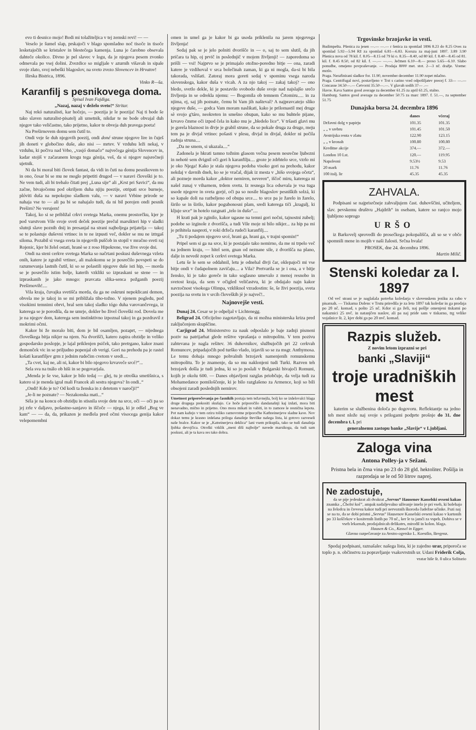evo ti desnico mojo! Bodi mi tolažiteljica v tej zemski revi! — —
Veselo je šumel slap, prskajoči v blago spomladno noč tisoče in tisoče lesketajočih se kristalov in blestečega kamenja. Luna je čarobno obsevala dahteče okolico. Divno je pel slavec v logu, da je njegova pesem zvonko odmevala po vsej dolini. Zvezdice so migljale v azurnih višavah in sipale svoje zlato, svoj nebeški blagoslov, na sveto zvezo Slovencev in Hrvatov!
Ilirska Bistrica, 1896.
Vinko R—ša.
Karanfilj s pesnikovega doma.
Spisal Ivan Fajdiga.
„Nazaj, nazaj v deželo sveto!“ Stritar.
Naj rekó naturalisti, kar hočejo, — poezija je le poezija! Naj ti bode še tako slaven naturalist-pisatelj ali umetnik, nikdar te ne bode obvajal duh njegov tako veličastno, tako prijetno, kakor te obveja duh pravega poeta!
Na Preširnovem domu sem čutil to.
Ondi veje še duh njegovih poezij, ondi doné strune njegove lire in čuješ jih doneti v globočino duše, ako nisi — mrtev. V vzduhu leži nekaj, v vzduhu, ki počiva nad Vrbo, „vasjó domačo“ največega gènija Slovencev in, kadar stojiš v začaranem krogu tega gènija, veš, da si njegov najsrečneji ujetnik.
Ni da bi moral biti človek fantast, da vidi in čuti na domu pesnikovem to in ono, česar bi se mu ne moglo pripetiti drugod — v naravi človeški je to. Ne vem tudi, ali bi trebalo čitati prej „Luna sije“ ali „Krst pri Savici“, da mu začne, bivajočemu pod okriljem duha njiju poezije, otripati srce burneje, plóviti duša na nepokojno sladkem valu, — v naravi Vrbine prirode se nahaja vse to — ali pa bi se nahajalo tudi, da ni bil porojen ondi pesnik Preširn? Ne verujem!
Takoj, ko si se približal crkvi svetega Marka, onemu prostorčku, kjer je pod varstvom Vile svoje sveti deček poezije prečul marsikteri hip v sladki slutnji slave poznih dnij in presanjal na strani najboljega prijatelja — takoj se te polastuje duševni vrtinec in te ne izpusti več, dokler se mu ne iztrgaš siloma. Pozabil si vsega sveta in njegovih puščob in stopil v mračno sveti raj Rojenic, kjer bi želel ostati, hranè se z roso Hipokrene, vse žive svoje dni.
Ondi na steni cerkve svetega Marka so načrtani poskusi duševnega vzleta onih, katere je zgrabil vrtinec, ali malokomu se je posrečilo povspeti se do razumevanja lastnih čutil, ki so se polastili njegove duše isti hip, — morda se je posrečilo istim bolje, katerih vzkliki so izpraskani se stene — in izpraskanih je jako mnogo: pravcata slika-senca požganih poezij Preširnovih!....
Vila kraja, čuvajka svetišča morda, da ga ne oskruni nepoklicani demon, obvela me je takoj in se mi približala tiho-tožno. V njenem pogledu, pod visokimi temnimi obrvi, bral sem takoj sladko tógo duha varovančevega, iz katerega se je porodila, da ne umrje, dokler bo živel človeški rod. Dovela me je na njegov dom, katerega sem instinktivno izpoznal takoj in ga pozdravil z mokrimi očmi.
Kakor bi že moralo biti, dom je bil osamljen, pozaprt, — nijednega človeškega bitja nikjer na njem. Na dvorišči, katero zapira obzidje in veliko gospodarsko poslopje, je lajal priklenjen psiček, tako pretrgano, kakor znani demonček vic in se priljudno popenjal ob verigi. Gori na prehodu pa je rastel košati karanfiljev grm z jednim rudečim cvetom v sredi....
„Ta cvet, kaj ne, ali ni, kakor bi bilo njegovo krvaveče srcé?“...
Sela sva na tnálo ob hiši in se pogovarjala.
„Menda je še vse, kakor je bilo tedaj — glej, tu je otroška smetišnica, s katero si je menda igral mali Francek ali sestra njegova? In ondi..“
„Ondi! Kdo je to? Od kodi ta ženska in z detetom v naročji!“
„Je-li ne poznate? — Nezakonska mati...“
Séla je na koncu ob obzidju in stisnila svoje dete na srce, oči — oči pa so jej zrle v daljavo, pošastno-sanjavo in iščoče — njega, ki je odšel „Bog ve kam“ — — da, da, prikazen je medlela pred očmi visocega genija kakor velepomembni
omen in umel ga je kakor bi ga usoda priklenila na jarem njegovega življenja!
Sedaj pak se je jelo polniti dvorišče in — o, saj to sem slutil, da jih pričara ta hip, oj prvič in poslednjič v mojem življenji! — zaporedoma so prišli — vsi! Najprvo se je primajalo otožno-poredno bitje — ona, zaradi katere je vzdihoval v srca bolečinah zaman, ki ga ni mogla, da-si bi bila takorada, vslišati. Zatoraj mora goreti sedaj v spominu vsega naroda slovenskega, kakor duša v vicah. A za njo takoj — zakaj takoj? — ono bledo, svetlo dekle, ki je postavilo svobodo duše svoje nad najslajšo srečo življenja in se odrekla njemu: — Bogomila ob temnem Črtomiru..... in za njima, ej, saj jih poznate, čemu bi Vam jih našteval? A najpravcatejo sliko njegove duše, — godca Vam moram naslikati, kako je prilomastil mej druge sè svojo g'táro, neokreten in smešno obupan, kako so mu buhtele pijane, krvavo čmrne oči izpod čela in kako mu je „bledelo lice“. V tršasti glavi mu je gorela blaznost in divje je grabil strune, da so pokale druga za drugo, meju tem pa je divjal vrtinec pošasti v plesu, divjal in divjal, dokler ni počila zadnja struna....
„Da ne smem, si ukazala....“
Zadonela je hkrati tamno tožnim glasom večna pesem nesrečne ljubezni in nehotè sem dvignil oči gori h karanfilju.... groze je zdrhtelo srce, vzrlo mi je oko Njega! Kako je stala njegova podoba visoko gori na prehodu, kakor nekdaj v davnih dneh, ko se je vračal, dijak iz mesta v „hišo svojega očeta“, ali pozneje morda kakor „doktor nemiren, neveren“, iščoč miru, katerega ni našel zunaj v viharnem, trdem svetu. Iz resnega lica odsevala je vsa tuga usode njegove in sveta gorjé, oči pa so nosile blagoslov pesniških solzá, ki so kapale doli na razbeljeno od obupa srce.... to srce pa je žarelo in žarelo, širilo se in širilo, kakor pogubonosni plam, sredi katerega tiči „kragulj, ki kljuje srce“ in hotelo razgnati „telo in dušo“....
H krati pak je zginilo, kakor ugasne na temni gori nočni, tajnostni zubelj; podobe so izginole z dvorišča, a tudi Vile moje ni bilo nikjer... za hip pa mi je prihitela nasproti, v roki držeča rudeči karanfilj....
„Tu ti podajem njegovo srcé, hrani ga, hrani ga, v trajni spomin!“
Pripel sem si ga na srce, ki je postajalo tako nemirno, da me ni trpelo več na jednem kraju, — hitel sem, gnan od neznane sile, z dvorišča na plano, dalje in nevedè zopet k cerkvi svetega Marka.
Letu še le sem se oddahnil, letu je odnehal divji čar, oklepajoči mi vse bitje ondi v čudapolnem zavičaju.... a Vila? Pretvarila se je i ona, a v bitje žensko, ki je tako goreče in tako soglasno umevalo z menoj resnobo in svetost kraja, da sem v očigled veličastvu, ki je obdajalo najn kakor navzočnost visokega Olimpa, vzkliknol vzradostim: še, še živi poezija, sveta poezija na svetu in v srcih človeških jè je največ!..
Najnovejše vesti.
Dunaj 24. Cesar se je odpeljal v Lichtenegg.
Beligrad 24. Oficijelno zagotavljajo, da ni možna ministerska kriza pred zaključenjem skupščine.
Carjigrad 24. Ministerstvo za nauk odposlalo je baje zadnji pismeni poziv na patrijarhat glede rešitve vprašanja o mitropolitu. V tem pozivu zahtevana je nagla rešitev. 36 duhovnikov, službujočih pri 22 cerkvah Romuncev, pripadajočih pod turško vlado, izjavili so se za msgr. Anthymosa. Le temu dohaja mnogo pohvalnih brzojavk namenjenih romunskemu mitropolitu. To je znamenje, da so mu naklonjeni tudi Turki. Razven teh brzojavk došla je tudi jedna, ki so jo poslali v Bolgarski bivajoči Romuni, kojih je okolu 600. — Danes objavljeni razglas priobčuje, da velja tudi za Mohamedance pomiloščenje, ki je bilo razglašeno za Armence, koji so bili obsojeni zaradi poslednjih nemirov.
Umetnost priporočevanja po časnikih postaja tem težavnejša, bolj ko se izdelovalci blaga druge drugega prekositi skušajo. Ce hoče priporočilo dandanašnji kaj izdati, mora biti nenavadno, mično in prijetno. Ono mora mikati in vabiti, in to zamore le resnična lepota. Pot nam kažejo v tem oziru toliko raznovrstne priporočbe Kathreinerjeve sladne kave. Nov dokaz temu je krasno izdelana priloga današnje številke našega lista, ki gotovo razveseli naše bralce. Kakor se je „Katreinerjeva deklica“ lani vsem prikupila, tako se tudi današnja ljubka devojčica. Otroški vzklik „meni diši najbolje“ navede marsikoga, da tudi sam poskusi, ali je ta kava res tako dobra.
Trgovinske brzojavke in vesti.
Budimpešta. Pšenica za jesen —.— —.— r šenica za spomlad 1896 8.23 do 8.25 Oves za spomlad 5.92—5.94 Rž za spomlad 6.81—6.83. Koruza za maj-juni 1897. 3.89 3.90 Pšenica nova od 78 kil. f. 8.05—8.15 od 79 ki o. 8.35—8.40, od 80 kil. f. 8.40—8.45 od 81. kil. f. 8.45 8.50, od 82 kil. f. —.— —.—. Ječmen 6.10—8.— proso 5.65—6.10. Slabo ponudbe, omejeno povpraševanje. — Prodaja 8000 met. stot. 2—3 nč. dražje. Vreme: mrzlo.
Praga. Nerafinirani sladkor for. 11.90, november december 11.90 zopet mlačno.
Praga. Centrifugal novi, postavljeno v Trst s carino vred odpošiljatev precej f. 33— —.— Concasse 34.50—.— Četvorni 35.50—.—. V glavah sodih 37— .—
Havre. Kava Santos good average za december 61.25 za april 61.25, stalno.
Hamburg. Santos good average za december 50.75 za marc 1897. f. 51.—, za september 51.75
Dunajska borsa 24. decembra 1896
| | danes | včeraj |
| --- | --- | --- |
| Državni dolg v papirju | 101.35 | 101.35 |
| „ „ v srebru | 101.45 | 101.50 |
| Avstrijska renta v zlatu | 122.90 | 123.15 |
| „ „ v kronah | 100.80 | 100.80 |
| Kreditne akcije | 374.— | 372.— |
| London 10 Lst. | 120.— | 119.95 |
| Napoleoni | 9.53½ | 9.53 |
| 20 mark | 11.76 | 11.76 |
| 100 italj. lir | 45.35 | 45.35 |
ZAHVALA.
Podpisani se najprisrčneje zahvaljujem čast. duhovščini, učiteljem, slav. pevskemu društvu „Hajdrih“ in osebam, katere so ranjco mojo ljubljeno soprogo
URŠO
iz Barkovelj sprovedli do prosečkega pokopališča, ali so se v obče spomnili mene in mojih v naši žalosti. Srčna hvala!
PROSEK, dne 24. decembra 1896.
Martin Milič.
Stenski koledar za l. 1897
Od več strani se je naglašala potreba koledarja v slovenskem jeziku za rabo v pisarnah. — Tiskarna Dolenc v Trstu priredila je za leto 1897 tak koledar in ga prodaja po 20 nč. komad, s pošto 25 nč. Kdor si ga želi, naj pošlje omenjeni tiskarni po nakaznici 25 nvč. in natanjčen naslov, ali pa naj pride sam v tiskarno, trg velike vojašnice št. 2, kjer dobi ga po 20 nvč. komad.
Razpis služeb.
Z novim letom izprazni se pri
banki „Slaviji“
troje uradniških mest
katerim se službenina določa po dogovoru. Reflektantje na jedno teh mest nlože naj svoje s prilogami podprte prošnje do 31. dne decembra t. l. pri
generalnemu zastopu banke „Slavije“ v Ljubljani.
Zaloga vina
Antona Polley-ja v Sežani.
Pristna bela in črna vina po 23 do 28 gld. hektoliter. Pošilja in razprodaja se le od 50 litrov naprej.
Ne zadostuje,
da se pije jedenkrat ali dvakrat „Servus“ Hausenov Kasselski ovseni kakao znamka „Čbelni koš“, ampak nadaljevalno uživanje imelo je pri vseh, ki bolehajo na želodcu in črevesu kakor tudi pri nervoznih škoroda čudežne učinke. Pazi naj se na to, da se dobi pristni „Servus“ Hausenov Kasselski ovseni kakao v kartonih po 33 koščekov v kositernih listih po 70 nč., ker le ta jamči za vspeh. Dobiva se v vseh lekarnah, prodajalnicah delikates, mirodil in kolon. blaga.
Hausen & Co., Kassel in Egger.
Glavno razpečavanje za Avstro-ogersko L. Koestlin, Bregenz.
Spodaj podpisani, raznašalec našega lista, ki je zajedno urar, priporoča se toplo p. n. občinstvu za popravljanje vsakovrstnih ur. Udani Friderik Colja,
vratar hiše št. 8 ulica Solitario